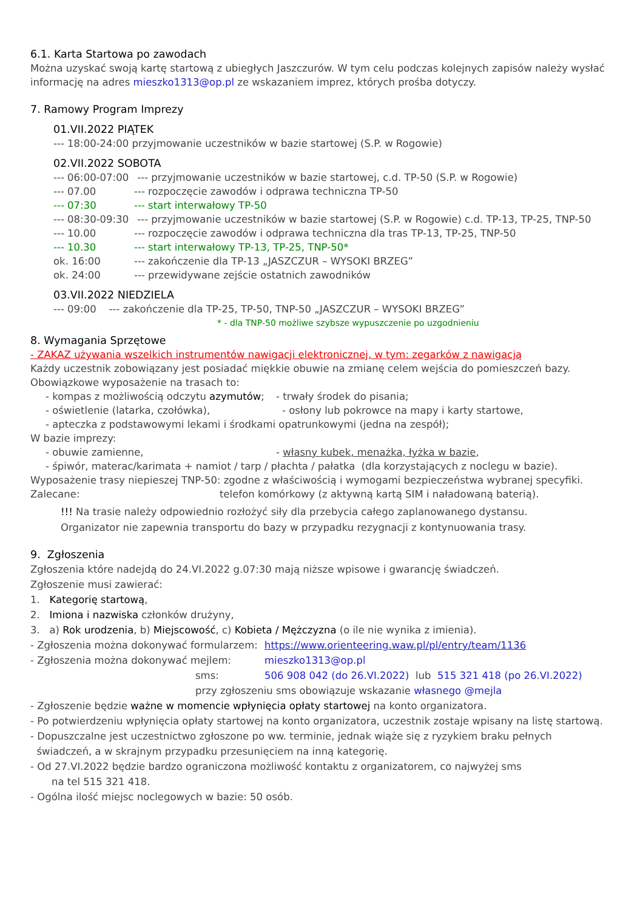6.1. Karta Startowa po zawodach
Można uzyskać swoją kartę startową z ubiegłych Jaszczurów. W tym celu podczas kolejnych zapisów należy wysłać informację na adres mieszko1313@op.pl ze wskazaniem imprez, których prośba dotyczy.
7. Ramowy Program Imprezy
01.VII.2022 PIĄTEK
--- 18:00-24:00 przyjmowanie uczestników w bazie startowej (S.P. w Rogowie)
02.VII.2022 SOBOTA
--- 06:00-07:00 --- przyjmowanie uczestników w bazie startowej, c.d. TP-50 (S.P. w Rogowie)
--- 07.00 --- rozpoczęcie zawodów i odprawa techniczna TP-50
--- 07:30 --- start interwałowy TP-50
--- 08:30-09:30 --- przyjmowanie uczestników w bazie startowej (S.P. w Rogowie) c.d. TP-13, TP-25, TNP-50
--- 10.00 --- rozpoczęcie zawodów i odprawa techniczna dla tras TP-13, TP-25, TNP-50
--- 10.30 --- start interwałowy TP-13, TP-25, TNP-50*
ok. 16:00 --- zakończenie dla TP-13 „JASZCZUR – WYSOKI BRZEG”
ok. 24:00 --- przewidywane zejście ostatnich zawodników
03.VII.2022 NIEDZIELA
--- 09:00 --- zakończenie dla TP-25, TP-50, TNP-50 „JASZCZUR – WYSOKI BRZEG”
* - dla TNP-50 możliwe szybsze wypuszczenie po uzgodnieniu
8. Wymagania Sprzętowe
- ZAKAZ używania wszelkich instrumentów nawigacji elektronicznej, w tym: zegarków z nawigacją
Każdy uczestnik zobowiązany jest posiadać miękkie obuwie na zmianę celem wejścia do pomieszczeń bazy.
Obowiązkowe wyposażenie na trasach to:
- kompas z możliwością odczytu azymutów; - trwały środek do pisania;
- oświetlenie (latarka, czołówka), - osłony lub pokrowce na mapy i karty startowe,
- apteczka z podstawowymi lekami i środkami opatrunkowymi (jedna na zespół);
W bazie imprezy:
- obuwie zamienne, - własny kubek, menażka, łyżka w bazie,
- śpiwór, materac/karimata + namiot / tarp / płachta / pałatka (dla korzystających z noclegu w bazie).
Wyposażenie trasy niepieszej TNP-50: zgodne z właściwością i wymogami bezpieczeństwa wybranej specyfiki.
Zalecane: telefon komórkowy (z aktywną kartą SIM i naładowaną baterią).
!!! Na trasie należy odpowiednio rozłożyć siły dla przebycia całego zaplanowanego dystansu.
Organizator nie zapewnia transportu do bazy w przypadku rezygnacji z kontynuowania trasy.
9. Zgłoszenia
Zgłoszenia które nadejdą do 24.VI.2022 g.07:30 mają niższe wpisowe i gwarancję świadczeń.
Zgłoszenie musi zawierać:
1. Kategorię startową,
2. Imiona i nazwiska członków drużyny,
3. a) Rok urodzenia, b) Miejscowość, c) Kobieta / Mężczyzna (o ile nie wynika z imienia).
- Zgłoszenia można dokonywać formularzem: https://www.orienteering.waw.pl/pl/entry/team/1136
- Zgłoszenia można dokonywać mejlem: mieszko1313@op.pl
sms: 506 908 042 (do 26.VI.2022) lub 515 321 418 (po 26.VI.2022)
przy zgłoszeniu sms obowiązuje wskazanie własnego @mejla
- Zgłoszenie będzie ważne w momencie wpłynięcia opłaty startowej na konto organizatora.
- Po potwierdzeniu wpłynięcia opłaty startowej na konto organizatora, uczestnik zostaje wpisany na listę startową.
- Dopuszczalne jest uczestnictwo zgłoszone po ww. terminie, jednak wiąże się z ryzykiem braku pełnych
świadczeń, a w skrajnym przypadku przesunięciem na inną kategorię.
- Od 27.VI.2022 będzie bardzo ograniczona możliwość kontaktu z organizatorem, co najwyżej sms
na tel 515 321 418.
- Ogólna ilość miejsc noclegowych w bazie: 50 osób.